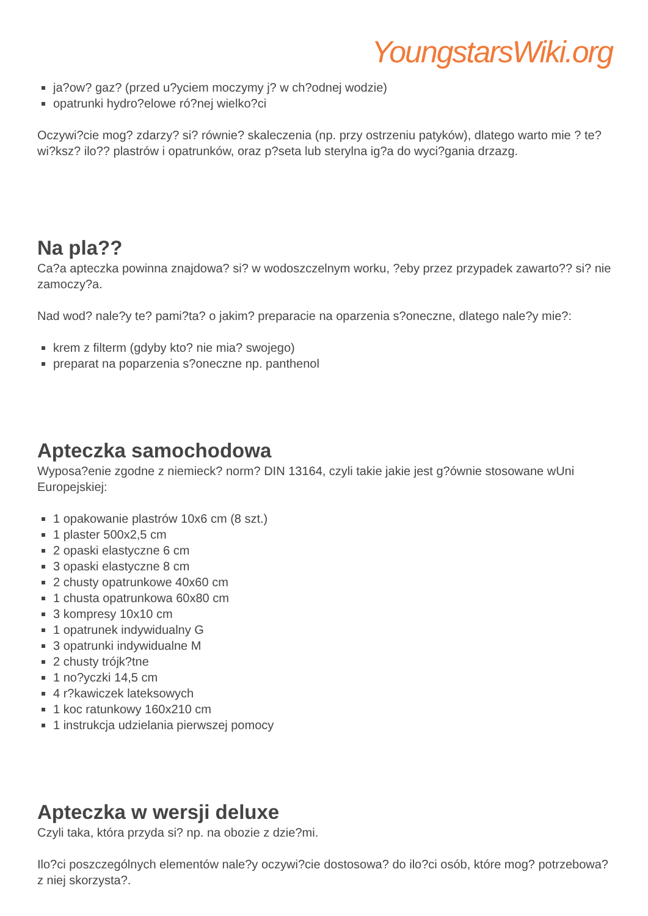YoungstarsWiki.org
ja?ow? gaz? (przed u?yciem moczymy j? w ch?odnej wodzie)
opatrunki hydro?elowe ró?nej wielko?ci
Oczywi?cie mog? zdarzy? si? równie? skaleczenia (np. przy ostrzeniu patyków), dlatego warto mie ? te? wi?ksz? ilo?? plastrów i opatrunków, oraz p?seta lub sterylna ig?a do wyci?gania drzazg.
Na pla??
Ca?a apteczka powinna znajdowa? si? w wodoszczelnym worku, ?eby przez przypadek zawarto?? si? nie zamoczy?a.
Nad wod? nale?y te? pami?ta? o jakim? preparacie na oparzenia s?oneczne, dlatego nale?y mie?:
krem z filterm (gdyby kto? nie mia? swojego)
preparat na poparzenia s?oneczne np. panthenol
Apteczka samochodowa
Wyposa?enie zgodne z niemieck? norm? DIN 13164, czyli takie jakie jest g?ównie stosowane wUni Europejskiej:
1 opakowanie plastrów 10x6 cm (8 szt.)
1 plaster 500x2,5 cm
2 opaski elastyczne 6 cm
3 opaski elastyczne 8 cm
2 chusty opatrunkowe 40x60 cm
1 chusta opatrunkowa 60x80 cm
3 kompresy 10x10 cm
1 opatrunek indywidualny G
3 opatrunki indywidualne M
2 chusty trójk?tne
1 no?yczki 14,5 cm
4 r?kawiczek lateksowych
1 koc ratunkowy 160x210 cm
1 instrukcja udzielania pierwszej pomocy
Apteczka w wersji deluxe
Czyli taka, która przyda si? np. na obozie z dzie?mi.
Ilo?ci poszczególnych elementów nale?y oczywi?cie dostosowa? do ilo?ci osób, które mog? potrzebowa? z niej skorzysta?.